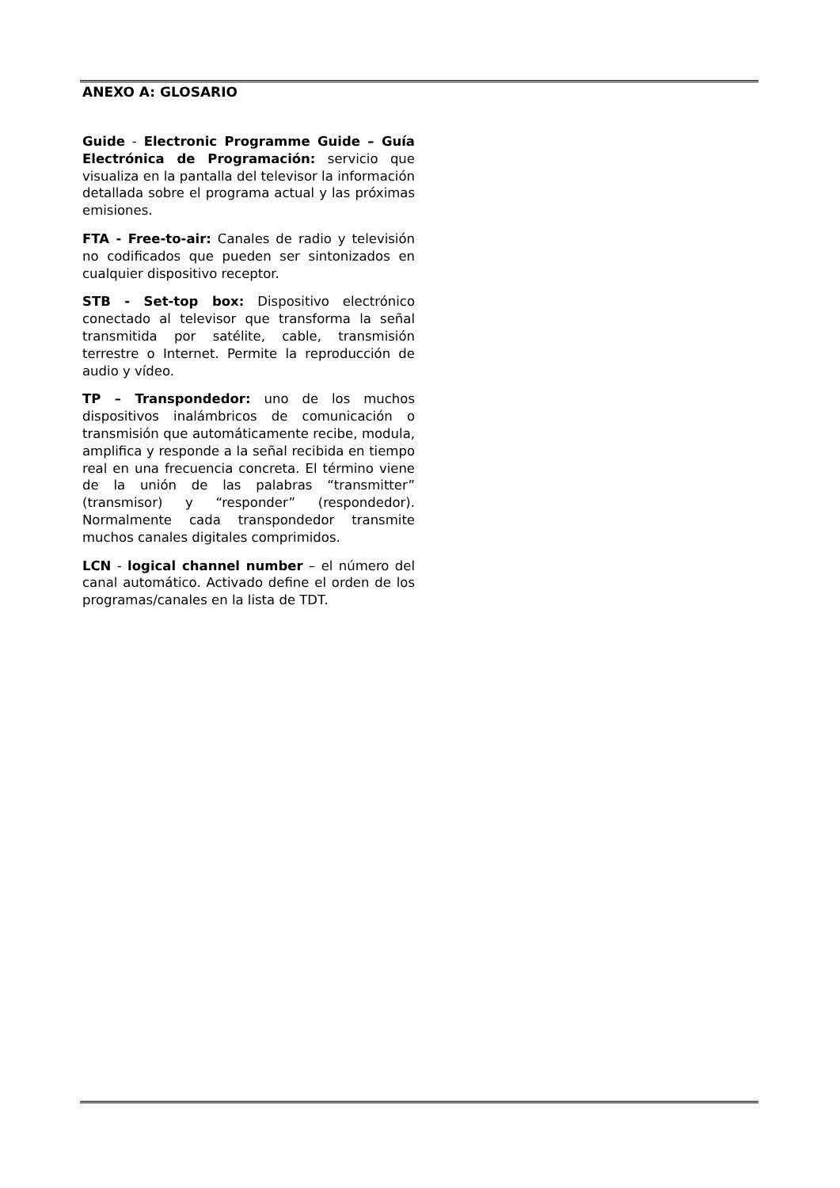ANEXO A: GLOSARIO
Guide - Electronic Programme Guide – Guía Electrónica de Programación: servicio que visualiza en la pantalla del televisor la información detallada sobre el programa actual y las próximas emisiones.
FTA - Free-to-air: Canales de radio y televisión no codificados que pueden ser sintonizados en cualquier dispositivo receptor.
STB - Set-top box: Dispositivo electrónico conectado al televisor que transforma la señal transmitida por satélite, cable, transmisión terrestre o Internet. Permite la reproducción de audio y vídeo.
TP – Transpondedor: uno de los muchos dispositivos inalámbricos de comunicación o transmisión que automáticamente recibe, modula, amplifica y responde a la señal recibida en tiempo real en una frecuencia concreta. El término viene de la unión de las palabras “transmitter” (transmisor) y “responder” (respondedor). Normalmente cada transpondedor transmite muchos canales digitales comprimidos.
LCN - logical channel number – el número del canal automático. Activado define el orden de los programas/canales en la lista de TDT.